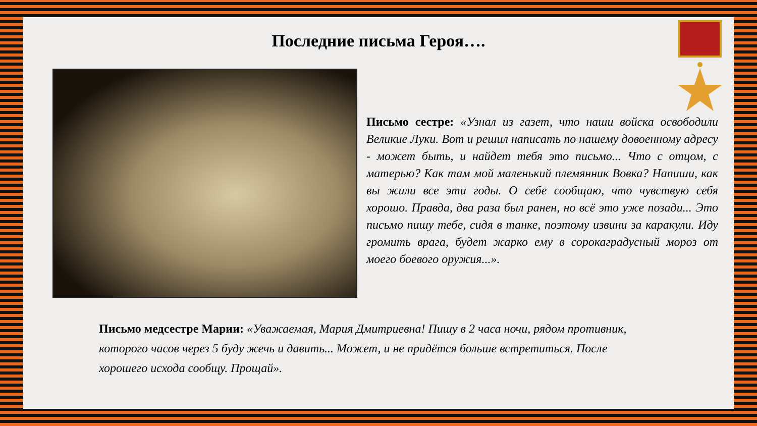Последние письма Героя….
Письмо сестре: «Узнал из газет, что наши войска освободили Великие Луки. Вот и решил написать по нашему довоенному адресу - может быть, и найдет тебя это письмо... Что с отцом, с матерью? Как там мой маленький племянник Вовка? Напиши, как вы жили все эти годы. О себе сообщаю, что чувствую себя хорошо. Правда, два раза был ранен, но всё это уже позади... Это письмо пишу тебе, сидя в танке, поэтому извини за каракули. Иду громить врага, будет жарко ему в сорокаградусный мороз от моего боевого оружия...».
Письмо медсестре Марии: «Уважаемая, Мария Дмитриевна! Пишу в 2 часа ночи, рядом противник, которого часов через 5 буду жечь и давить... Может, и не придётся больше встретиться. После хорошего исхода сообщу. Прощай».